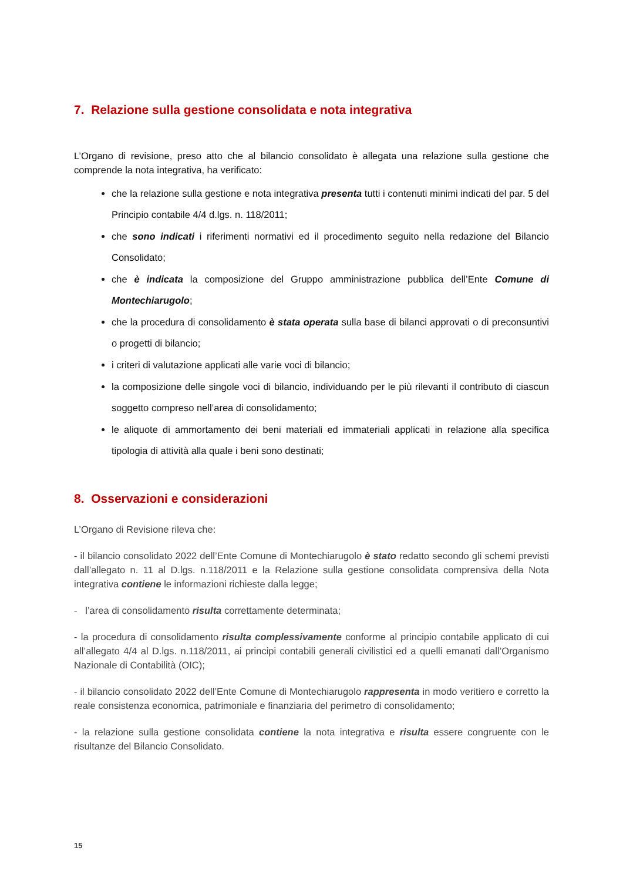7. Relazione sulla gestione consolidata e nota integrativa
L’Organo di revisione, preso atto che al bilancio consolidato è allegata una relazione sulla gestione che comprende la nota integrativa, ha verificato:
che la relazione sulla gestione e nota integrativa presenta tutti i contenuti minimi indicati del par. 5 del Principio contabile 4/4 d.lgs. n. 118/2011;
che sono indicati i riferimenti normativi ed il procedimento seguito nella redazione del Bilancio Consolidato;
che è indicata la composizione del Gruppo amministrazione pubblica dell’Ente Comune di Montechiarugolo;
che la procedura di consolidamento è stata operata sulla base di bilanci approvati o di preconsuntivi o progetti di bilancio;
i criteri di valutazione applicati alle varie voci di bilancio;
la composizione delle singole voci di bilancio, individuando per le più rilevanti il contributo di ciascun soggetto compreso nell’area di consolidamento;
le aliquote di ammortamento dei beni materiali ed immateriali applicati in relazione alla specifica tipologia di attività alla quale i beni sono destinati;
8. Osservazioni e considerazioni
L’Organo di Revisione rileva che:
- il bilancio consolidato 2022 dell’Ente Comune di Montechiarugolo è stato redatto secondo gli schemi previsti dall’allegato n. 11 al D.lgs. n.118/2011 e la Relazione sulla gestione consolidata comprensiva della Nota integrativa contiene le informazioni richieste dalla legge;
- l’area di consolidamento risulta correttamente determinata;
- la procedura di consolidamento risulta complessivamente conforme al principio contabile applicato di cui all’allegato 4/4 al D.lgs. n.118/2011, ai principi contabili generali civilistici ed a quelli emanati dall’Organismo Nazionale di Contabilità (OIC);
- il bilancio consolidato 2022 dell’Ente Comune di Montechiarugolo rappresenta in modo veritiero e corretto la reale consistenza economica, patrimoniale e finanziaria del perimetro di consolidamento;
- la relazione sulla gestione consolidata contiene la nota integrativa e risulta essere congruente con le risultanze del Bilancio Consolidato.
15